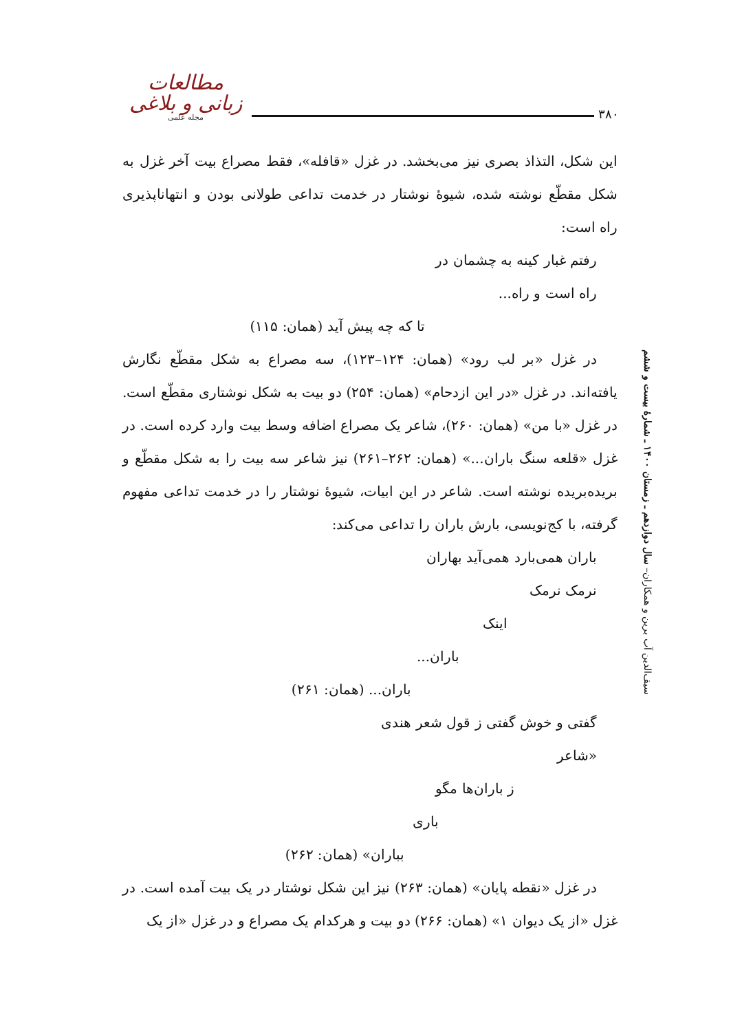مطالعات زبانی و بلاغی
مجله علمی
۳۸۰
این شکل، التذاذ بصری نیز می‌بخشد. در غزل «قافله»، فقط مصراع بیت آخر غزل به شکل مقطّع نوشته شده، شیوهٔ نوشتار در خدمت تداعی طولانی بودن و انتهاناپذیری راه است:
رفتم غبار کینه به چشمان در
راه است و راه...
تا که چه پیش آید (همان: ۱۱۵)
در غزل «بر لب رود» (همان: ۱۲۴–۱۲۳)، سه مصراع به شکل مقطّع نگارش یافته‌اند. در غزل «در این ازدحام» (همان: ۲۵۴) دو بیت به شکل نوشتاری مقطّع است. در غزل «با من» (همان: ۲۶۰)، شاعر یک مصراع اضافه وسط بیت وارد کرده است. در غزل «قلعه سنگ باران...» (همان: ۲۶۲–۲۶۱) نیز شاعر سه بیت را به شکل مقطّع و بریده‌بریده نوشته است. شاعر در این ابیات، شیوهٔ نوشتار را در خدمت تداعی مفهوم گرفته، با کج‌نویسی، بارش باران را تداعی می‌کند:
باران همی‌بارد همی‌آید بهاران
نرمک نرمک
اینک
باران...
باران... (همان: ۲۶۱)
گفتی و خوش گفتی ز قول شعر هندی
«شاعر
ز باران‌ها مگو
باری
بباران» (همان: ۲۶۲)
در غزل «نقطه پایان» (همان: ۲۶۳) نیز این شکل نوشتار در یک بیت آمده است. در غزل «از یک دیوان ۱» (همان: ۲۶۶) دو بیت و هرکدام یک مصراع و در غزل «از یک
سیف‌الدین آب برین و همکاران– سال دوازدهم ـ زمستان ۱۴۰۰ ـ شمارهٔ بیست و ششم